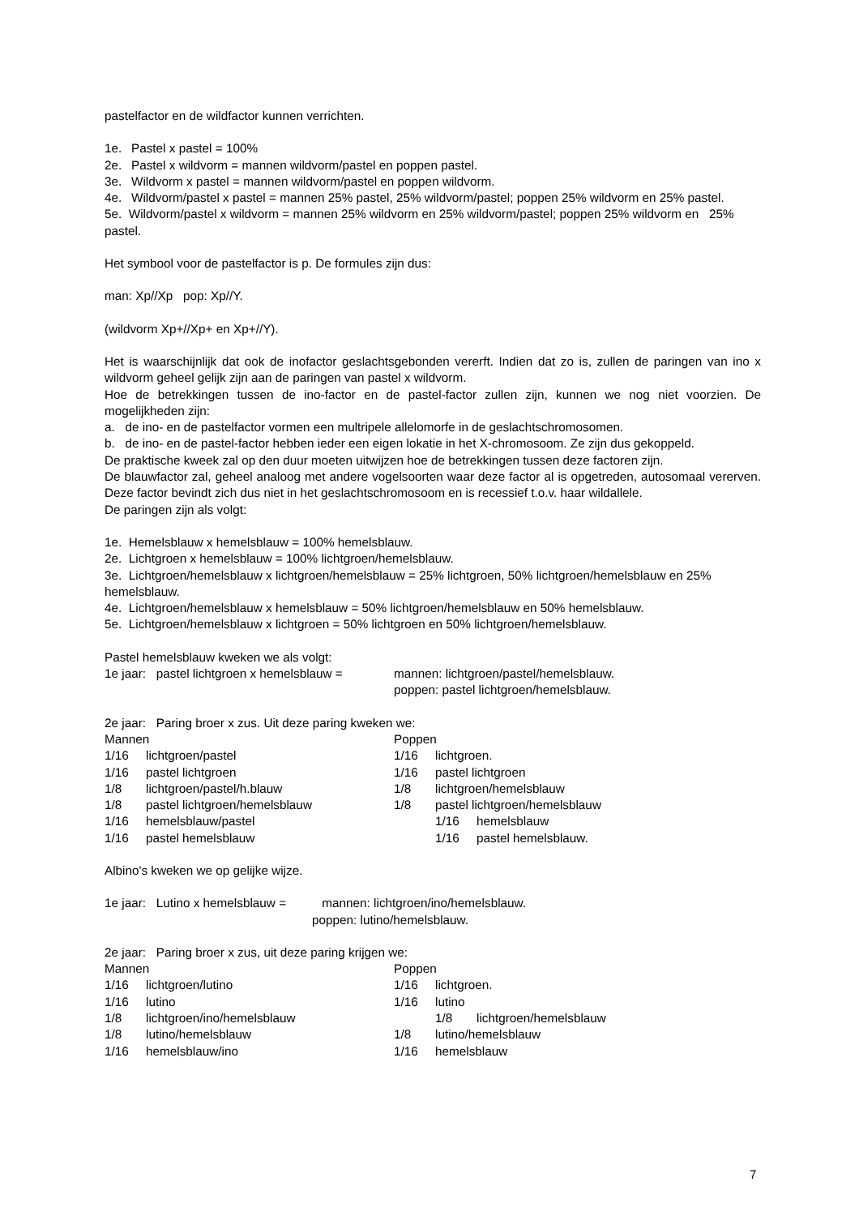pastelfactor en de wildfactor kunnen verrichten.
1e. Pastel x pastel = 100%
2e. Pastel x wildvorm = mannen wildvorm/pastel en poppen pastel.
3e. Wildvorm x pastel = mannen wildvorm/pastel en poppen wildvorm.
4e. Wildvorm/pastel x pastel = mannen 25% pastel, 25% wildvorm/pastel; poppen 25% wildvorm en 25% pastel.
5e. Wildvorm/pastel x wildvorm = mannen 25% wildvorm en 25% wildvorm/pastel; poppen 25% wildvorm en 25% pastel.
Het symbool voor de pastelfactor is p. De formules zijn dus:
man: Xp//Xp pop: Xp//Y.
(wildvorm Xp+//Xp+ en Xp+//Y).
Het is waarschijnlijk dat ook de inofactor geslachtsgebonden vererft. Indien dat zo is, zullen de paringen van ino x wildvorm geheel gelijk zijn aan de paringen van pastel x wildvorm.
Hoe de betrekkingen tussen de ino-factor en de pastel-factor zullen zijn, kunnen we nog niet voorzien. De mogelijkheden zijn:
a. de ino- en de pastelfactor vormen een multripele allelomorfe in de geslachtschromosomen.
b. de ino- en de pastel-factor hebben ieder een eigen lokatie in het X-chromosoom. Ze zijn dus gekoppeld.
De praktische kweek zal op den duur moeten uitwijzen hoe de betrekkingen tussen deze factoren zijn.
De blauwfactor zal, geheel analoog met andere vogelsoorten waar deze factor al is opgetreden, autosomaal vererven. Deze factor bevindt zich dus niet in het geslachtschromosoom en is recessief t.o.v. haar wildallele.
De paringen zijn als volgt:
1e. Hemelsblauw x hemelsblauw = 100% hemelsblauw.
2e. Lichtgroen x hemelsblauw = 100% lichtgroen/hemelsblauw.
3e. Lichtgroen/hemelsblauw x lichtgroen/hemelsblauw = 25% lichtgroen, 50% lichtgroen/hemelsblauw en 25% hemelsblauw.
4e. Lichtgroen/hemelsblauw x hemelsblauw = 50% lichtgroen/hemelsblauw en 50% hemelsblauw.
5e. Lichtgroen/hemelsblauw x lichtgroen = 50% lichtgroen en 50% lichtgroen/hemelsblauw.
Pastel hemelsblauw kweken we als volgt:
1e jaar: pastel lichtgroen x hemelsblauw =
mannen: lichtgroen/pastel/hemelsblauw.
poppen: pastel lichtgroen/hemelsblauw.
2e jaar: Paring broer x zus. Uit deze paring kweken we:
Mannen
1/16 lichtgroen/pastel
1/16 pastel lichtgroen
1/8 lichtgroen/pastel/h.blauw
1/8 pastel lichtgroen/hemelsblauw
1/16 hemelsblauw/pastel
1/16 pastel hemelsblauw
Poppen
1/16 lichtgroen.
1/16 pastel lichtgroen
1/8 lichtgroen/hemelsblauw
1/8 pastel lichtgroen/hemelsblauw
1/16 hemelsblauw
1/16 pastel hemelsblauw.
Albino's kweken we op gelijke wijze.
1e jaar: Lutino x hemelsblauw = mannen: lichtgroen/ino/hemelsblauw.
poppen: lutino/hemelsblauw.
2e jaar: Paring broer x zus, uit deze paring krijgen we:
Mannen
1/16 lichtgroen/lutino
1/16 lutino
1/8 lichtgroen/ino/hemelsblauw
1/8 lutino/hemelsblauw
1/16 hemelsblauw/ino
Poppen
1/16 lichtgroen.
1/16 lutino
1/8 lichtgroen/hemelsblauw
1/8 lutino/hemelsblauw
1/16 hemelsblauw
7